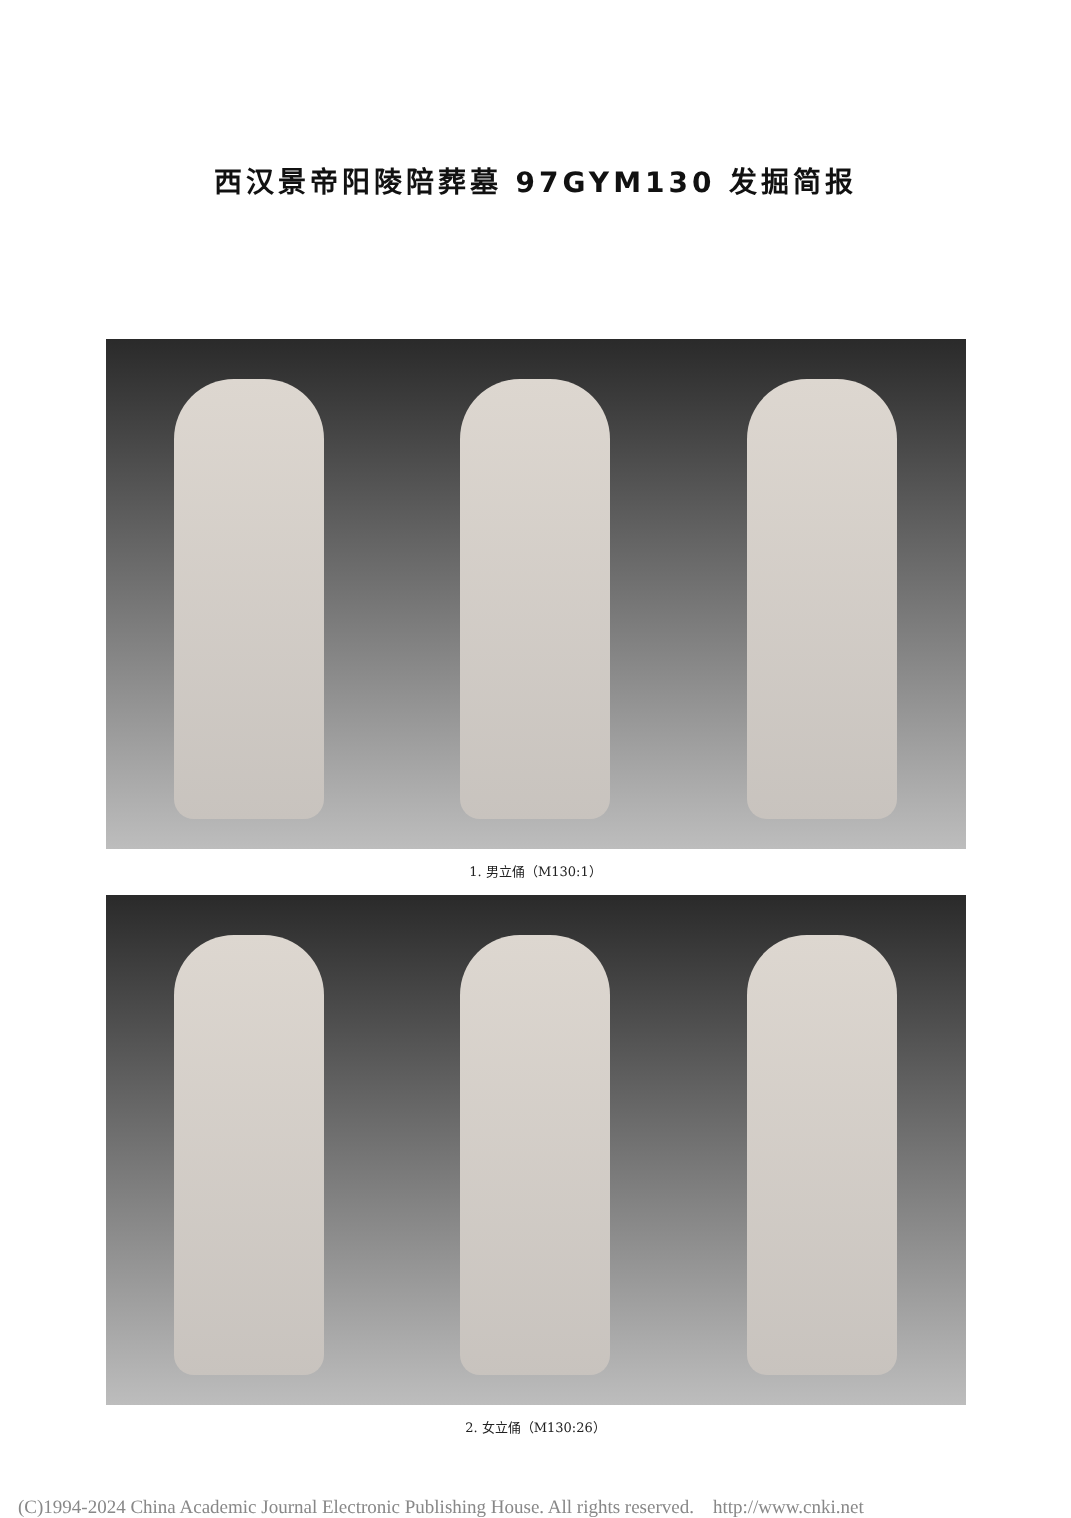西汉景帝阳陵陪葬墓 97GYM130 发掘简报
1. 男立俑（M130:1）
2. 女立俑（M130:26）
(C)1994-2024 China Academic Journal Electronic Publishing House. All rights reserved. http://www.cnki.net